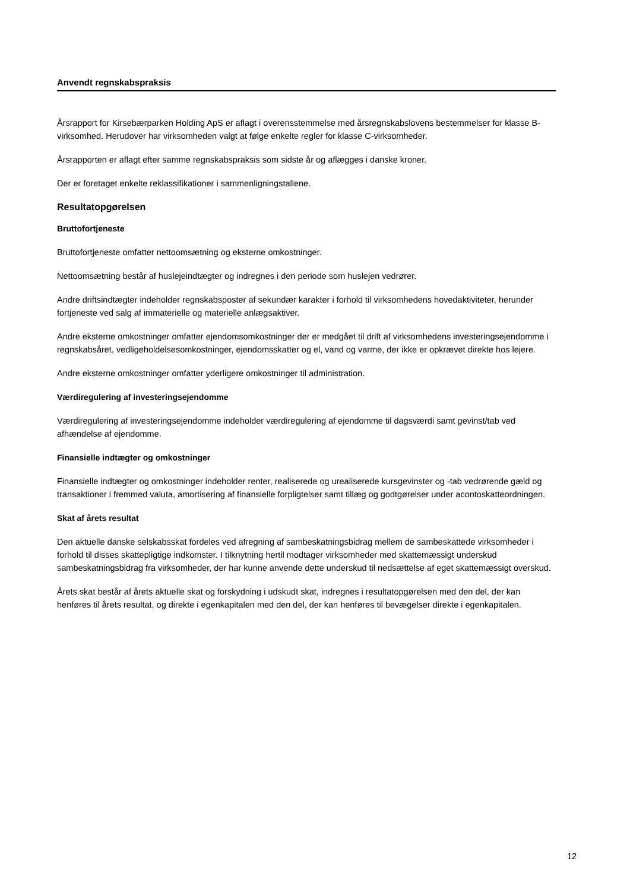Anvendt regnskabspraksis
Årsrapport for Kirsebærparken Holding ApS er aflagt i overensstemmelse med årsregnskabslovens bestemmelser for klasse B-virksomhed. Herudover har virksomheden valgt at følge enkelte regler for klasse C-virksomheder.
Årsrapporten er aflagt efter samme regnskabspraksis som sidste år og aflægges i danske kroner.
Der er foretaget enkelte reklassifikationer i sammenligningstallene.
Resultatopgørelsen
Bruttofortjeneste
Bruttofortjeneste omfatter nettoomsætning og eksterne omkostninger.
Nettoomsætning består af huslejeindtægter og indregnes i den periode som huslejen vedrører.
Andre driftsindtægter indeholder regnskabsposter af sekundær karakter i forhold til virksomhedens hovedaktiviteter, herunder fortjeneste ved salg af immaterielle og materielle anlægsaktiver.
Andre eksterne omkostninger omfatter ejendomsomkostninger der er medgået til drift af virksomhedens investeringsejendomme i regnskabsåret, vedligeholdelsesomkostninger, ejendomsskatter og el, vand og varme, der ikke er opkrævet direkte hos lejere.
Andre eksterne omkostninger omfatter yderligere omkostninger til administration.
Værdiregulering af investeringsejendomme
Værdiregulering af investeringsejendomme indeholder værdiregulering af ejendomme til dagsværdi samt gevinst/tab ved afhændelse af ejendomme.
Finansielle indtægter og omkostninger
Finansielle indtægter og omkostninger indeholder renter, realiserede og urealiserede kursgevinster og -tab vedrørende gæld og transaktioner i fremmed valuta, amortisering af finansielle forpligtelser samt tillæg og godtgørelser under acontoskatteordningen.
Skat af årets resultat
Den aktuelle danske selskabsskat fordeles ved afregning af sambeskatningsbidrag mellem de sambeskattede virksomheder i forhold til disses skattepligtige indkomster. I tilknytning hertil modtager virksomheder med skattemæssigt underskud sambeskatningsbidrag fra virksomheder, der har kunne anvende dette underskud til nedsættelse af eget skattemæssigt overskud.
Årets skat består af årets aktuelle skat og forskydning i udskudt skat, indregnes i resultatopgørelsen med den del, der kan henføres til årets resultat, og direkte i egenkapitalen med den del, der kan henføres til bevægelser direkte i egenkapitalen.
12